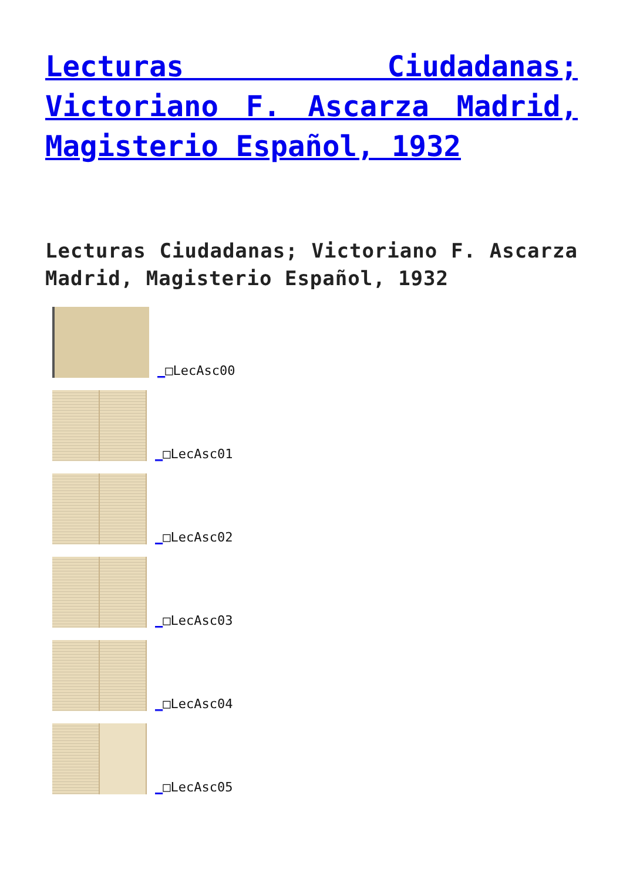Lecturas Ciudadanas; Victoriano F. Ascarza Madrid, Magisterio Español, 1932
Lecturas Ciudadanas; Victoriano F. Ascarza Madrid, Magisterio Español, 1932
_□LecAsc00
_□LecAsc01
_□LecAsc02
_□LecAsc03
_□LecAsc04
_□LecAsc05